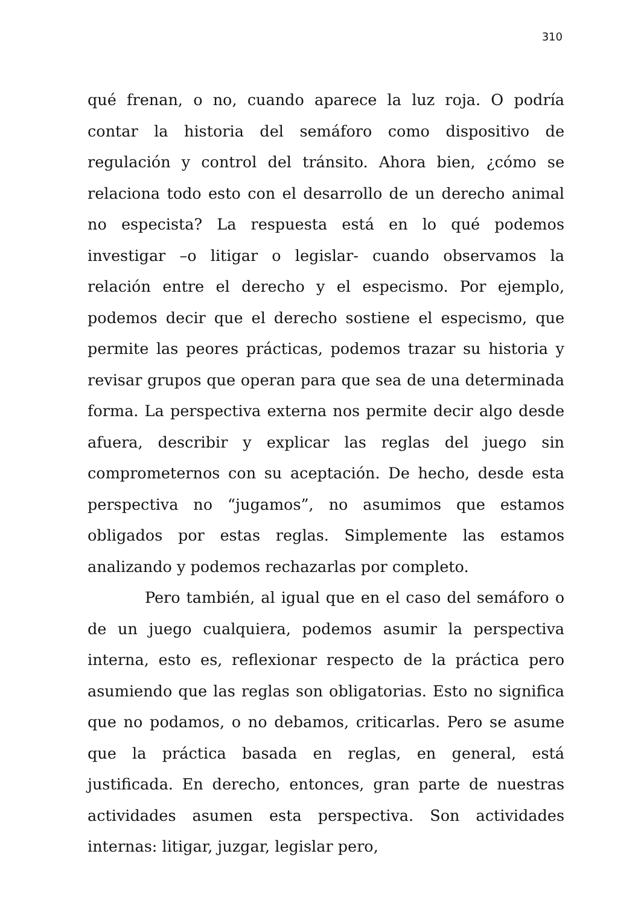310
qué frenan, o no, cuando aparece la luz roja. O podría contar la historia del semáforo como dispositivo de regulación y control del tránsito. Ahora bien, ¿cómo se relaciona todo esto con el desarrollo de un derecho animal no especista? La respuesta está en lo qué podemos investigar –o litigar o legislar- cuando observamos la relación entre el derecho y el especismo. Por ejemplo, podemos decir que el derecho sostiene el especismo, que permite las peores prácticas, podemos trazar su historia y revisar grupos que operan para que sea de una determinada forma. La perspectiva externa nos permite decir algo desde afuera, describir y explicar las reglas del juego sin comprometernos con su aceptación. De hecho, desde esta perspectiva no “jugamos”, no asumimos que estamos obligados por estas reglas. Simplemente las estamos analizando y podemos rechazarlas por completo.
Pero también, al igual que en el caso del semáforo o de un juego cualquiera, podemos asumir la perspectiva interna, esto es, reflexionar respecto de la práctica pero asumiendo que las reglas son obligatorias. Esto no significa que no podamos, o no debamos, criticarlas. Pero se asume que la práctica basada en reglas, en general, está justificada. En derecho, entonces, gran parte de nuestras actividades asumen esta perspectiva. Son actividades internas: litigar, juzgar, legislar pero,